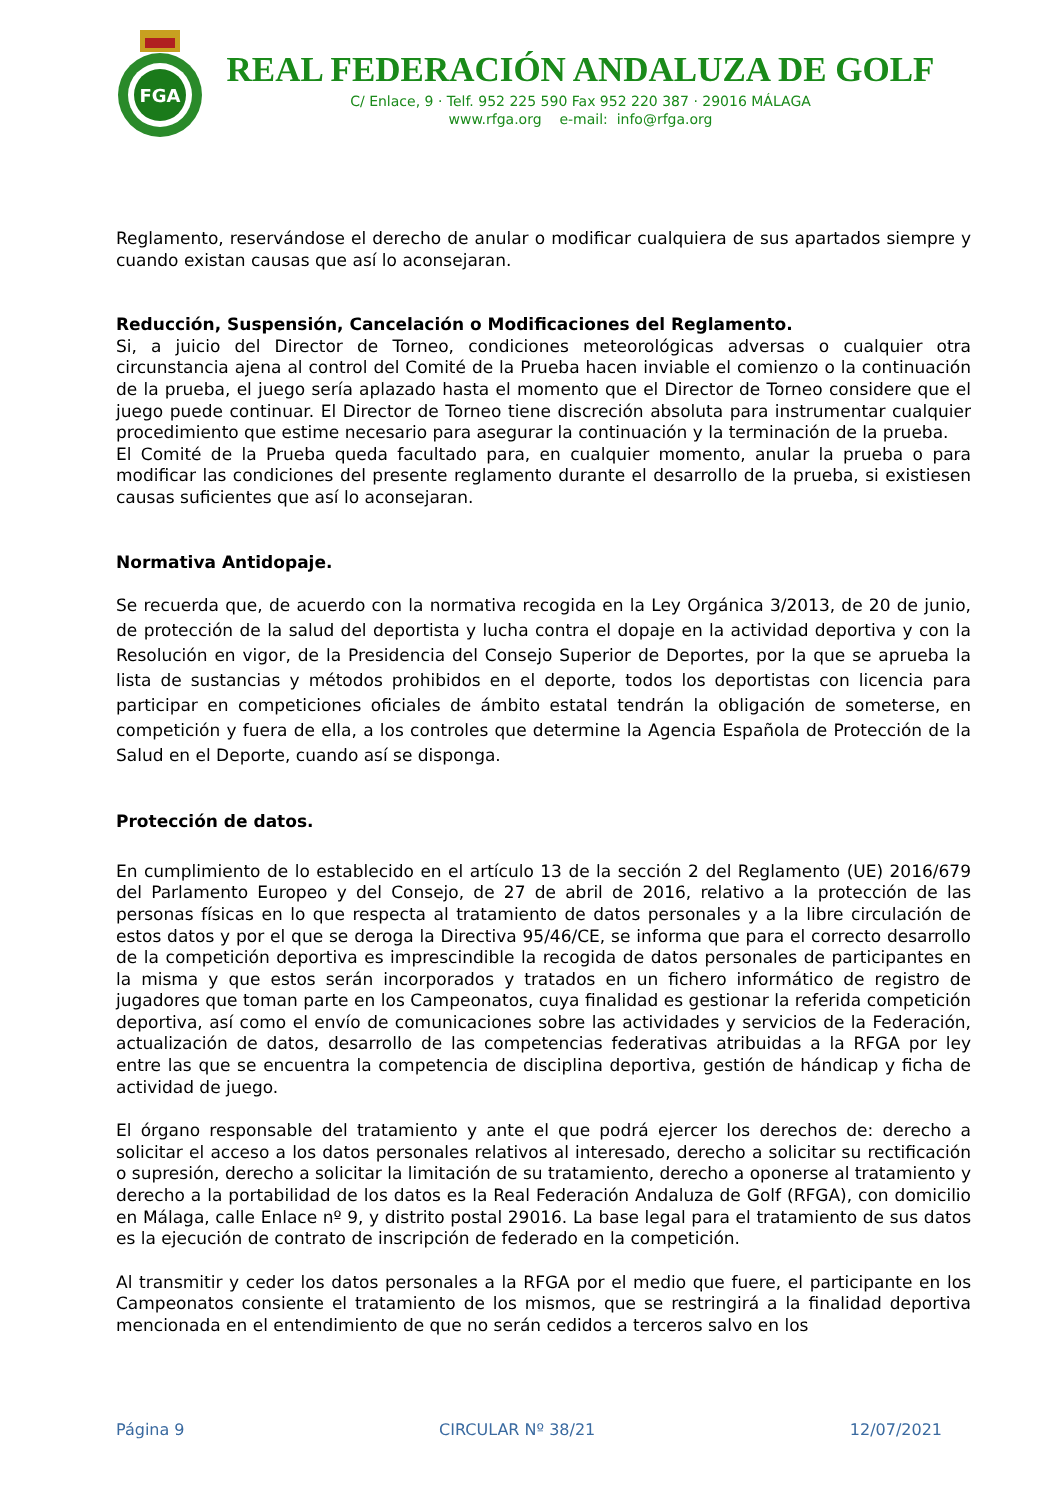FGA
REAL FEDERACIÓN ANDALUZA DE GOLF
C/ Enlace, 9 · Telf. 952 225 590 Fax 952 220 387 · 29016 MÁLAGA
www.rfga.org e-mail: info@rfga.org
Reglamento, reservándose el derecho de anular o modificar cualquiera de sus apartados siempre y cuando existan causas que así lo aconsejaran.
Reducción, Suspensión, Cancelación o Modificaciones del Reglamento.
Si, a juicio del Director de Torneo, condiciones meteorológicas adversas o cualquier otra circunstancia ajena al control del Comité de la Prueba hacen inviable el comienzo o la continuación de la prueba, el juego sería aplazado hasta el momento que el Director de Torneo considere que el juego puede continuar. El Director de Torneo tiene discreción absoluta para instrumentar cualquier procedimiento que estime necesario para asegurar la continuación y la terminación de la prueba.
El Comité de la Prueba queda facultado para, en cualquier momento, anular la prueba o para modificar las condiciones del presente reglamento durante el desarrollo de la prueba, si existiesen causas suficientes que así lo aconsejaran.
Normativa Antidopaje.
Se recuerda que, de acuerdo con la normativa recogida en la Ley Orgánica 3/2013, de 20 de junio, de protección de la salud del deportista y lucha contra el dopaje en la actividad deportiva y con la Resolución en vigor, de la Presidencia del Consejo Superior de Deportes, por la que se aprueba la lista de sustancias y métodos prohibidos en el deporte, todos los deportistas con licencia para participar en competiciones oficiales de ámbito estatal tendrán la obligación de someterse, en competición y fuera de ella, a los controles que determine la Agencia Española de Protección de la Salud en el Deporte, cuando así se disponga.
Protección de datos.
En cumplimiento de lo establecido en el artículo 13 de la sección 2 del Reglamento (UE) 2016/679 del Parlamento Europeo y del Consejo, de 27 de abril de 2016, relativo a la protección de las personas físicas en lo que respecta al tratamiento de datos personales y a la libre circulación de estos datos y por el que se deroga la Directiva 95/46/CE, se informa que para el correcto desarrollo de la competición deportiva es imprescindible la recogida de datos personales de participantes en la misma y que estos serán incorporados y tratados en un fichero informático de registro de jugadores que toman parte en los Campeonatos, cuya finalidad es gestionar la referida competición deportiva, así como el envío de comunicaciones sobre las actividades y servicios de la Federación, actualización de datos, desarrollo de las competencias federativas atribuidas a la RFGA por ley entre las que se encuentra la competencia de disciplina deportiva, gestión de hándicap y ficha de actividad de juego.
El órgano responsable del tratamiento y ante el que podrá ejercer los derechos de: derecho a solicitar el acceso a los datos personales relativos al interesado, derecho a solicitar su rectificación o supresión, derecho a solicitar la limitación de su tratamiento, derecho a oponerse al tratamiento y derecho a la portabilidad de los datos es la Real Federación Andaluza de Golf (RFGA), con domicilio en Málaga, calle Enlace nº 9, y distrito postal 29016. La base legal para el tratamiento de sus datos es la ejecución de contrato de inscripción de federado en la competición.
Al transmitir y ceder los datos personales a la RFGA por el medio que fuere, el participante en los Campeonatos consiente el tratamiento de los mismos, que se restringirá a la finalidad deportiva mencionada en el entendimiento de que no serán cedidos a terceros salvo en los
Página 9 CIRCULAR Nº 38/21 12/07/2021